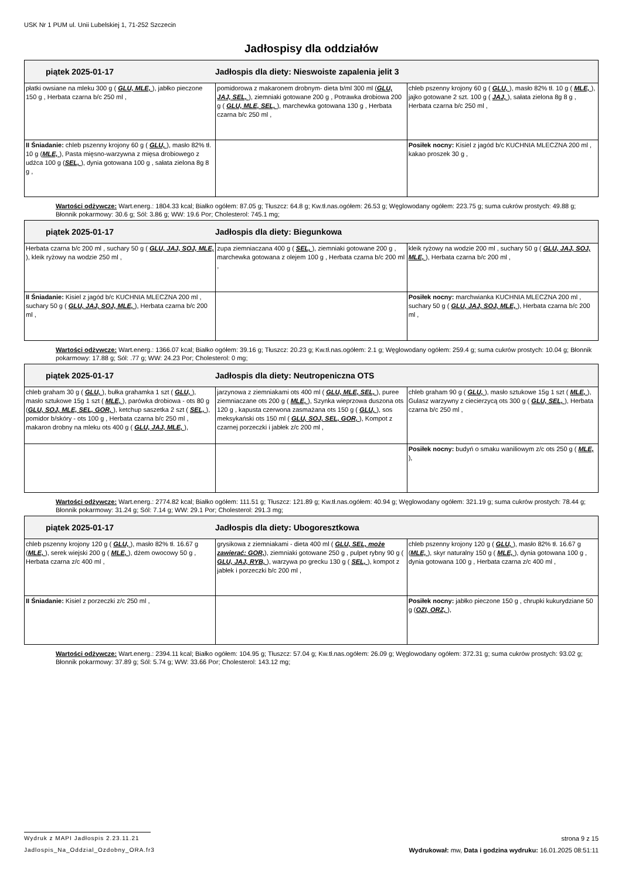USK Nr 1 PUM ul. Unii Lubelskiej 1, 71-252 Szczecin
Jadłospisy dla oddziałów
| piątek 2025-01-17 Jadłospis dla diety: Nieswoiste zapalenia jelit 3 | | |
| --- | --- | --- |
| płatki owsiane na mleku 300 g ( GLU, MLE, ), jabłko pieczone 150 g , Herbata czarna b/c 250 ml , | pomidorowa z makaronem drobnym- dieta b/ml 300 ml ( GLU, JAJ, SEL, ), ziemniaki gotowane 200 g , Potrawka drobiowa 200 g ( GLU, MLE, SEL, ), marchewka gotowana 130 g , Herbata czarna b/c 250 ml , | chleb pszenny krojony 60 g ( GLU, ), masło 82% tł. 10 g ( MLE, ), jajko gotowane 2 szt. 100 g ( JAJ, ), sałata zielona 8g 8 g , Herbata czarna b/c 250 ml , |
| II Śniadanie: chleb pszenny krojony 60 g ( GLU, ), masło 82% tł. 10 g ( MLE, ), Pasta mięsno-warzywna z mięsa drobiowego z udźca 100 g ( SEL, ), dynia gotowana 100 g , sałata zielona 8g 8 g , | | Posiłek nocny: Kisiel z jagód b/c KUCHNIA MLECZNA 200 ml , kakao proszek 30 g , |
Wartości odżywcze: Wart.energ.: 1804.33 kcal; Białko ogółem: 87.05 g; Tłuszcz: 64.8 g; Kw.tł.nas.ogółem: 26.53 g; Węglowodany ogółem: 223.75 g; suma cukrów prostych: 49.88 g; Błonnik pokarmowy: 30.6 g; Sól: 3.86 g; WW: 19.6 Por; Cholesterol: 745.1 mg;
| piątek 2025-01-17 Jadłospis dla diety: Biegunkowa | | |
| --- | --- | --- |
| Herbata czarna b/c 200 ml , suchary 50 g ( GLU, JAJ, SOJ, MLE, ), kleik ryżowy na wodzie 250 ml , | zupa ziemniaczana 400 g ( SEL, ), ziemniaki gotowane 200 g , marchewka gotowana z olejem 100 g , Herbata czarna b/c 200 ml , | kleik ryżowy na wodzie 200 ml , suchary 50 g ( GLU, JAJ, SOJ, MLE, ), Herbata czarna b/c 200 ml , |
| II Śniadanie: Kisiel z jagód b/c KUCHNIA MLECZNA 200 ml , suchary 50 g ( GLU, JAJ, SOJ, MLE, ), Herbata czarna b/c 200 ml , | | Posiłek nocny: marchwianka KUCHNIA MLECZNA 200 ml , suchary 50 g ( GLU, JAJ, SOJ, MLE, ), Herbata czarna b/c 200 ml , |
Wartości odżywcze: Wart.energ.: 1366.07 kcal; Białko ogółem: 39.16 g; Tłuszcz: 20.23 g; Kw.tł.nas.ogółem: 2.1 g; Węglowodany ogółem: 259.4 g; suma cukrów prostych: 10.04 g; Błonnik pokarmowy: 17.88 g; Sól: .77 g; WW: 24.23 Por; Cholesterol: 0 mg;
| piątek 2025-01-17 Jadłospis dla diety: Neutropeniczna OTS | | |
| --- | --- | --- |
| chleb graham 30 g ( GLU, ), bułka grahamka 1 szt ( GLU, ), masło sztukowe 15g 1 szt ( MLE, ), parówka drobiowa - ots 80 g ( GLU, SOJ, MLE, SEL, GOR, ), ketchup saszetka 2 szt ( SEL, ), pomidor b/skóry - ots 100 g , Herbata czarna b/c 250 ml , makaron drobny na mleku ots 400 g ( GLU, JAJ, MLE, ), | jarzynowa z ziemniakami ots 400 ml ( GLU, MLE, SEL, ), puree ziemniaczane ots 200 g ( MLE, ), Szynka wieprzowa duszona ots 120 g , kapusta czerwona zasmażana ots 150 g ( GLU, ), sos meksykański ots 150 ml ( GLU, SOJ, SEL, GOR, ), Kompot z czarnej porzeczki i jabłek z/c 200 ml , | chleb graham 90 g ( GLU, ), masło sztukowe 15g 1 szt ( MLE, ), Gulasz warzywny z ciecierzycą ots 300 g ( GLU, SEL, ), Herbata czarna b/c 250 ml , |
| | | Posiłek nocny: budyń o smaku waniliowym z/c ots 250 g ( MLE, ), |
Wartości odżywcze: Wart.energ.: 2774.82 kcal; Białko ogółem: 111.51 g; Tłuszcz: 121.89 g; Kw.tł.nas.ogółem: 40.94 g; Węglowodany ogółem: 321.19 g; suma cukrów prostych: 78.44 g; Błonnik pokarmowy: 31.24 g; Sól: 7.14 g; WW: 29.1 Por; Cholesterol: 291.3 mg;
| piątek 2025-01-17 Jadłospis dla diety: Ubogoresztkowa | | |
| --- | --- | --- |
| chleb pszenny krojony 120 g ( GLU, ), masło 82% tł. 16.67 g ( MLE, ), serek wiejski 200 g ( MLE, ), dżem owocowy 50 g , Herbata czarna z/c 400 ml , | grysikowa z ziemniakami - dieta 400 ml ( GLU, SEL, może zawierać: GOR, ), ziemniaki gotowane 250 g , pulpet rybny 90 g ( GLU, JAJ, RYB, ), warzywa po grecku 130 g ( SEL, ), kompot z jabłek i porzeczki b/c 200 ml , | chleb pszenny krojony 120 g ( GLU, ), masło 82% tł. 16.67 g ( MLE, ), skyr naturalny 150 g ( MLE, ), dynia gotowana 100 g , dynia gotowana 100 g , Herbata czarna z/c 400 ml , |
| II Śniadanie: Kisiel z porzeczki z/c 250 ml , | | Posiłek nocny: jabłko pieczone 150 g , chrupki kukurydziane 50 g ( OZI, ORZ, ), |
Wartości odżywcze: Wart.energ.: 2394.11 kcal; Białko ogółem: 104.95 g; Tłuszcz: 57.04 g; Kw.tł.nas.ogółem: 26.09 g; Węglowodany ogółem: 372.31 g; suma cukrów prostych: 93.02 g; Błonnik pokarmowy: 37.89 g; Sól: 5.74 g; WW: 33.66 Por; Cholesterol: 143.12 mg;
Wydruk z MAPI Jadłospis 2.23.11.21 strona 9 z 15
Jadlospis_Na_Oddzial_Ozdobny_ORA.fr3 Wydrukował: mw, Data i godzina wydruku: 16.01.2025 08:51:11